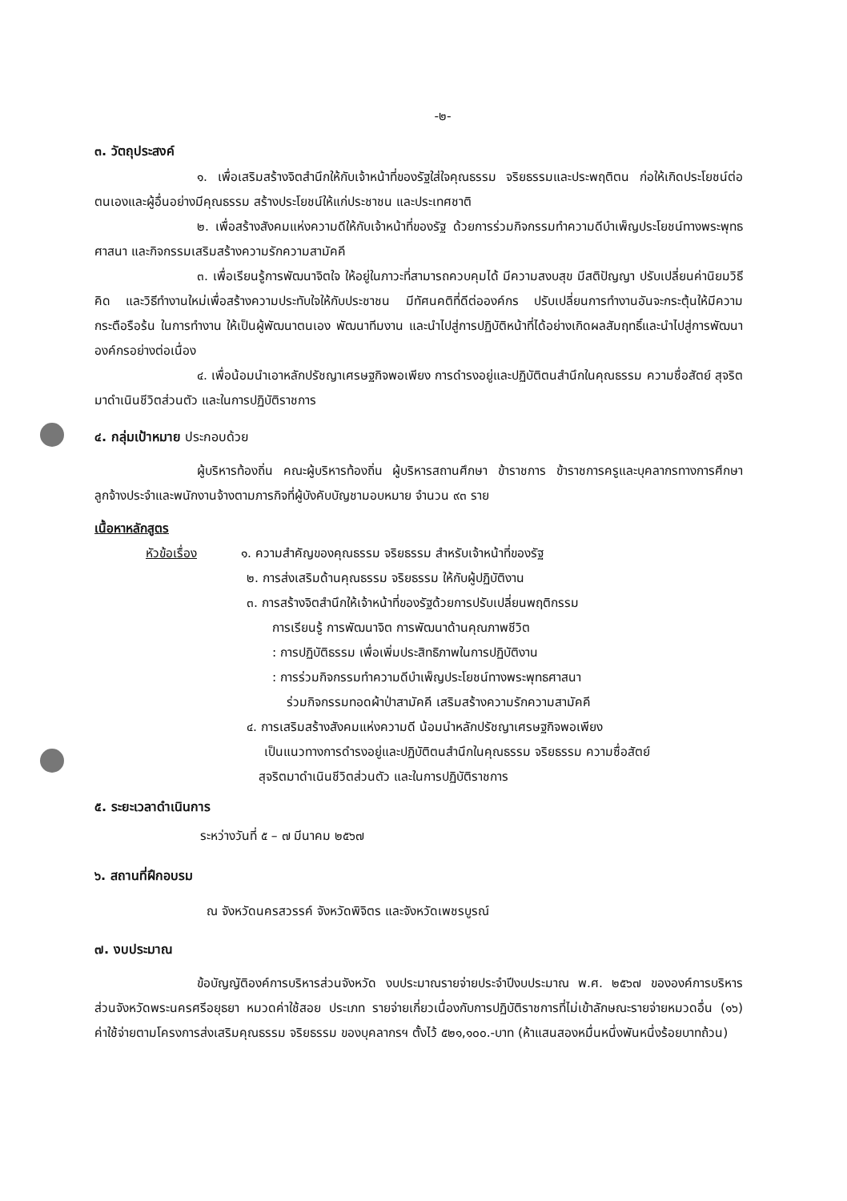-๒-
๓. วัตถุประสงค์
๑. เพื่อเสริมสร้างจิตสำนึกให้กับเจ้าหน้าที่ของรัฐใส่ใจคุณธรรม จริยธรรมและประพฤติตน ก่อให้เกิดประโยชน์ต่อตนเองและผู้อื่นอย่างมีคุณธรรม สร้างประโยชน์ให้แก่ประชาชน และประเทศชาติ
๒. เพื่อสร้างสังคมแห่งความดีให้กับเจ้าหน้าที่ของรัฐ ด้วยการร่วมกิจกรรมทำความดีบำเพ็ญประโยชน์ทางพระพุทธศาสนา และกิจกรรมเสริมสร้างความรักความสามัคคี
๓. เพื่อเรียนรู้การพัฒนาจิตใจ ให้อยู่ในภาวะที่สามารถควบคุมได้ มีความสงบสุข มีสติปัญญา ปรับเปลี่ยนค่านิยมวิธีคิด และวิธีทำงานใหม่เพื่อสร้างความประทับใจให้กับประชาชน มีทัศนคติที่ดีต่อองค์กร ปรับเปลี่ยนการทำงานอันจะกระตุ้นให้มีความกระตือรือร้น ในการทำงาน ให้เป็นผู้พัฒนาตนเอง พัฒนาทีมงาน และนำไปสู่การปฏิบัติหน้าที่ได้อย่างเกิดผลสัมฤทธิ์และนำไปสู่การพัฒนาองค์กรอย่างต่อเนื่อง
๔. เพื่อน้อมนำเอาหลักปรัชญาเศรษฐกิจพอเพียง การดำรงอยู่และปฏิบัติตนสำนึกในคุณธรรม ความซื่อสัตย์ สุจริต มาดำเนินชีวิตส่วนตัว และในการปฏิบัติราชการ
๔. กลุ่มเป้าหมาย ประกอบด้วย
ผู้บริหารท้องถิ่น คณะผู้บริหารท้องถิ่น ผู้บริหารสถานศึกษา ข้าราชการ ข้าราชการครูและบุคลากรทางการศึกษา ลูกจ้างประจำและพนักงานจ้างตามภารกิจที่ผู้บังคับบัญชามอบหมาย จำนวน ๙๓ ราย
เนื้อหาหลักสูตร
หัวข้อเรื่อง ๑. ความสำคัญของคุณธรรม จริยธรรม สำหรับเจ้าหน้าที่ของรัฐ
๒. การส่งเสริมด้านคุณธรรม จริยธรรม ให้กับผู้ปฏิบัติงาน
๓. การสร้างจิตสำนึกให้เจ้าหน้าที่ของรัฐด้วยการปรับเปลี่ยนพฤติกรรม
การเรียนรู้ การพัฒนาจิต การพัฒนาด้านคุณภาพชีวิต
: การปฏิบัติธรรม เพื่อเพิ่มประสิทธิภาพในการปฏิบัติงาน
: การร่วมกิจกรรมทำความดีบำเพ็ญประโยชน์ทางพระพุทธศาสนา
ร่วมกิจกรรมทอดผ้าป่าสามัคคี เสริมสร้างความรักความสามัคคี
๔. การเสริมสร้างสังคมแห่งความดี น้อมนำหลักปรัชญาเศรษฐกิจพอเพียง
เป็นแนวทางการดำรงอยู่และปฏิบัติตนสำนึกในคุณธรรม จริยธรรม ความซื่อสัตย์
สุจริตมาดำเนินชีวิตส่วนตัว และในการปฏิบัติราชการ
๕. ระยะเวลาดำเนินการ
ระหว่างวันที่ ๕ – ๗ มีนาคม ๒๕๖๗
๖. สถานที่ฝึกอบรม
ณ จังหวัดนครสวรรค์ จังหวัดพิจิตร และจังหวัดเพชรบูรณ์
๗. งบประมาณ
ข้อบัญญัติองค์การบริหารส่วนจังหวัด งบประมาณรายจ่ายประจำปีงบประมาณ พ.ศ. ๒๕๖๗ ขององค์การบริหารส่วนจังหวัดพระนครศรีอยุธยา หมวดค่าใช้สอย ประเภท รายจ่ายเกี่ยวเนื่องกับการปฏิบัติราชการที่ไม่เข้าลักษณะรายจ่ายหมวดอื่น (๑๖) ค่าใช้จ่ายตามโครงการส่งเสริมคุณธรรม จริยธรรม ของบุคลากรฯ ตั้งไว้ ๕๒๑,๑๐๐.-บาท (ห้าแสนสองหมื่นหนึ่งพันหนึ่งร้อยบาทถ้วน)